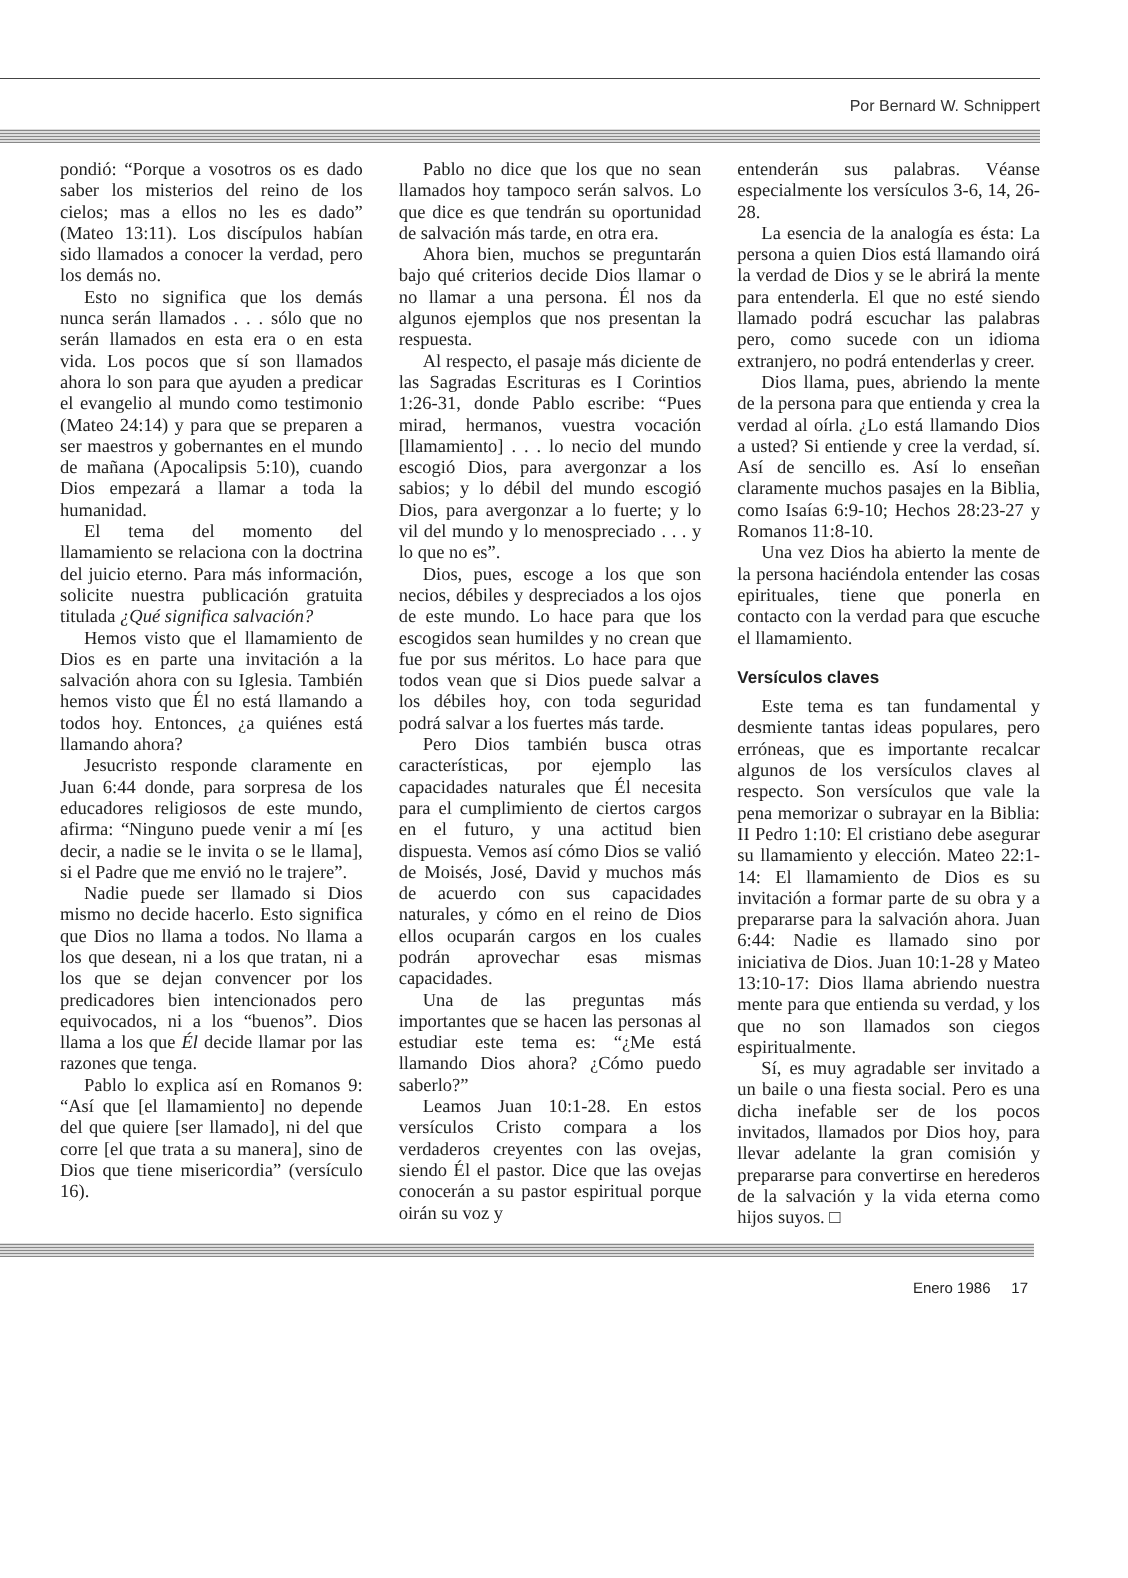Por Bernard W. Schnippert
pondió: “Porque a vosotros os es dado saber los misterios del reino de los cielos; mas a ellos no les es dado” (Mateo 13:11). Los discípulos habían sido llamados a conocer la verdad, pero los demás no.
Esto no significa que los demás nunca serán llamados . . . sólo que no serán llamados en esta era o en esta vida. Los pocos que sí son llamados ahora lo son para que ayuden a predicar el evangelio al mundo como testimonio (Mateo 24:14) y para que se preparen a ser maestros y gobernantes en el mundo de mañana (Apocalipsis 5:10), cuando Dios empezará a llamar a toda la humanidad.
El tema del momento del llamamiento se relaciona con la doctrina del juicio eterno. Para más información, solicite nuestra publicación gratuita titulada ¿Qué significa salvación?
Hemos visto que el llamamiento de Dios es en parte una invitación a la salvación ahora con su Iglesia. También hemos visto que Él no está llamando a todos hoy. Entonces, ¿a quiénes está llamando ahora?
Jesucristo responde claramente en Juan 6:44 donde, para sorpresa de los educadores religiosos de este mundo, afirma: “Ninguno puede venir a mí [es decir, a nadie se le invita o se le llama], si el Padre que me envió no le trajere”.
Nadie puede ser llamado si Dios mismo no decide hacerlo. Esto significa que Dios no llama a todos. No llama a los que desean, ni a los que tratan, ni a los que se dejan convencer por los predicadores bien intencionados pero equivocados, ni a los “buenos”. Dios llama a los que Él decide llamar por las razones que tenga.
Pablo lo explica así en Romanos 9: “Así que [el llamamiento] no depende del que quiere [ser llamado], ni del que corre [el que trata a su manera], sino de Dios que tiene misericordia” (versículo 16).
Pablo no dice que los que no sean llamados hoy tampoco serán salvos. Lo que dice es que tendrán su oportunidad de salvación más tarde, en otra era.
Ahora bien, muchos se preguntarán bajo qué criterios decide Dios llamar o no llamar a una persona. Él nos da algunos ejemplos que nos presentan la respuesta.
Al respecto, el pasaje más diciente de las Sagradas Escrituras es I Corintios 1:26-31, donde Pablo escribe: “Pues mirad, hermanos, vuestra vocación [llamamiento] . . . lo necio del mundo escogió Dios, para avergonzar a los sabios; y lo débil del mundo escogió Dios, para avergonzar a lo fuerte; y lo vil del mundo y lo menospreciado . . . y lo que no es”.
Dios, pues, escoge a los que son necios, débiles y despreciados a los ojos de este mundo. Lo hace para que los escogidos sean humildes y no crean que fue por sus méritos. Lo hace para que todos vean que si Dios puede salvar a los débiles hoy, con toda seguridad podrá salvar a los fuertes más tarde.
Pero Dios también busca otras características, por ejemplo las capacidades naturales que Él necesita para el cumplimiento de ciertos cargos en el futuro, y una actitud bien dispuesta. Vemos así cómo Dios se valió de Moisés, José, David y muchos más de acuerdo con sus capacidades naturales, y cómo en el reino de Dios ellos ocuparán cargos en los cuales podrán aprovechar esas mismas capacidades.
Una de las preguntas más importantes que se hacen las personas al estudiar este tema es: “¿Me está llamando Dios ahora? ¿Cómo puedo saberlo?”
Leamos Juan 10:1-28. En estos versículos Cristo compara a los verdaderos creyentes con las ovejas, siendo Él el pastor. Dice que las ovejas conocerán a su pastor espiritual porque oirán su voz y
entenderán sus palabras. Véanse especialmente los versículos 3-6, 14, 26-28.
La esencia de la analogía es ésta: La persona a quien Dios está llamando oirá la verdad de Dios y se le abrirá la mente para entenderla. El que no esté siendo llamado podrá escuchar las palabras pero, como sucede con un idioma extranjero, no podrá entenderlas y creer.
Dios llama, pues, abriendo la mente de la persona para que entienda y crea la verdad al oírla. ¿Lo está llamando Dios a usted? Si entiende y cree la verdad, sí. Así de sencillo es. Así lo enseñan claramente muchos pasajes en la Biblia, como Isaías 6:9-10; Hechos 28:23-27 y Romanos 11:8-10.
Una vez Dios ha abierto la mente de la persona haciéndola entender las cosas epirituales, tiene que ponerla en contacto con la verdad para que escuche el llamamiento.
Versículos claves
Este tema es tan fundamental y desmiente tantas ideas populares, pero erróneas, que es importante recalcar algunos de los versículos claves al respecto. Son versículos que vale la pena memorizar o subrayar en la Biblia: II Pedro 1:10: El cristiano debe asegurar su llamamiento y elección. Mateo 22:1-14: El llamamiento de Dios es su invitación a formar parte de su obra y a prepararse para la salvación ahora. Juan 6:44: Nadie es llamado sino por iniciativa de Dios. Juan 10:1-28 y Mateo 13:10-17: Dios llama abriendo nuestra mente para que entienda su verdad, y los que no son llamados son ciegos espiritualmente.
Sí, es muy agradable ser invitado a un baile o una fiesta social. Pero es una dicha inefable ser de los pocos invitados, llamados por Dios hoy, para llevar adelante la gran comisión y prepararse para convertirse en herederos de la salvación y la vida eterna como hijos suyos. □
Enero 1986 17